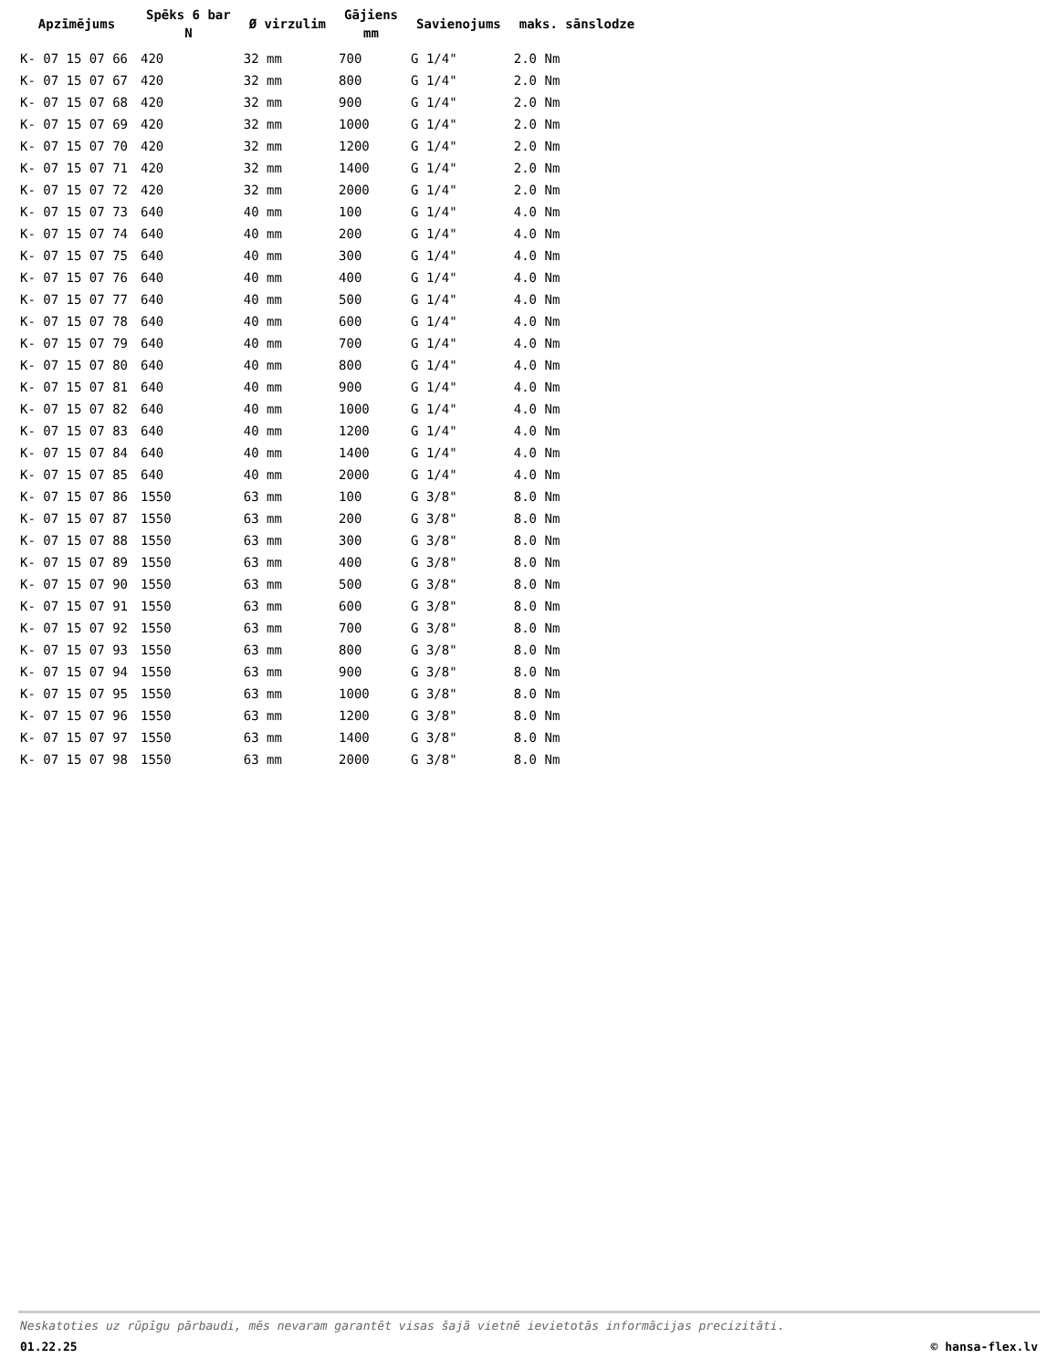| Apzīmējums | Spēks 6 bar N | Ø virzulim | Gājiens mm | Savienojums | maks. sānslodze |
| --- | --- | --- | --- | --- | --- |
| K- 07 15 07 66 | 420 | 32 mm | 700 | G 1/4" | 2.0 Nm |
| K- 07 15 07 67 | 420 | 32 mm | 800 | G 1/4" | 2.0 Nm |
| K- 07 15 07 68 | 420 | 32 mm | 900 | G 1/4" | 2.0 Nm |
| K- 07 15 07 69 | 420 | 32 mm | 1000 | G 1/4" | 2.0 Nm |
| K- 07 15 07 70 | 420 | 32 mm | 1200 | G 1/4" | 2.0 Nm |
| K- 07 15 07 71 | 420 | 32 mm | 1400 | G 1/4" | 2.0 Nm |
| K- 07 15 07 72 | 420 | 32 mm | 2000 | G 1/4" | 2.0 Nm |
| K- 07 15 07 73 | 640 | 40 mm | 100 | G 1/4" | 4.0 Nm |
| K- 07 15 07 74 | 640 | 40 mm | 200 | G 1/4" | 4.0 Nm |
| K- 07 15 07 75 | 640 | 40 mm | 300 | G 1/4" | 4.0 Nm |
| K- 07 15 07 76 | 640 | 40 mm | 400 | G 1/4" | 4.0 Nm |
| K- 07 15 07 77 | 640 | 40 mm | 500 | G 1/4" | 4.0 Nm |
| K- 07 15 07 78 | 640 | 40 mm | 600 | G 1/4" | 4.0 Nm |
| K- 07 15 07 79 | 640 | 40 mm | 700 | G 1/4" | 4.0 Nm |
| K- 07 15 07 80 | 640 | 40 mm | 800 | G 1/4" | 4.0 Nm |
| K- 07 15 07 81 | 640 | 40 mm | 900 | G 1/4" | 4.0 Nm |
| K- 07 15 07 82 | 640 | 40 mm | 1000 | G 1/4" | 4.0 Nm |
| K- 07 15 07 83 | 640 | 40 mm | 1200 | G 1/4" | 4.0 Nm |
| K- 07 15 07 84 | 640 | 40 mm | 1400 | G 1/4" | 4.0 Nm |
| K- 07 15 07 85 | 640 | 40 mm | 2000 | G 1/4" | 4.0 Nm |
| K- 07 15 07 86 | 1550 | 63 mm | 100 | G 3/8" | 8.0 Nm |
| K- 07 15 07 87 | 1550 | 63 mm | 200 | G 3/8" | 8.0 Nm |
| K- 07 15 07 88 | 1550 | 63 mm | 300 | G 3/8" | 8.0 Nm |
| K- 07 15 07 89 | 1550 | 63 mm | 400 | G 3/8" | 8.0 Nm |
| K- 07 15 07 90 | 1550 | 63 mm | 500 | G 3/8" | 8.0 Nm |
| K- 07 15 07 91 | 1550 | 63 mm | 600 | G 3/8" | 8.0 Nm |
| K- 07 15 07 92 | 1550 | 63 mm | 700 | G 3/8" | 8.0 Nm |
| K- 07 15 07 93 | 1550 | 63 mm | 800 | G 3/8" | 8.0 Nm |
| K- 07 15 07 94 | 1550 | 63 mm | 900 | G 3/8" | 8.0 Nm |
| K- 07 15 07 95 | 1550 | 63 mm | 1000 | G 3/8" | 8.0 Nm |
| K- 07 15 07 96 | 1550 | 63 mm | 1200 | G 3/8" | 8.0 Nm |
| K- 07 15 07 97 | 1550 | 63 mm | 1400 | G 3/8" | 8.0 Nm |
| K- 07 15 07 98 | 1550 | 63 mm | 2000 | G 3/8" | 8.0 Nm |
Neskatoties uz rūpīgu pārbaudi, mēs nevaram garantēt visas šajā vietnē ievietotās informācijas precizitāti.
01.22.25 © hansa-flex.lv